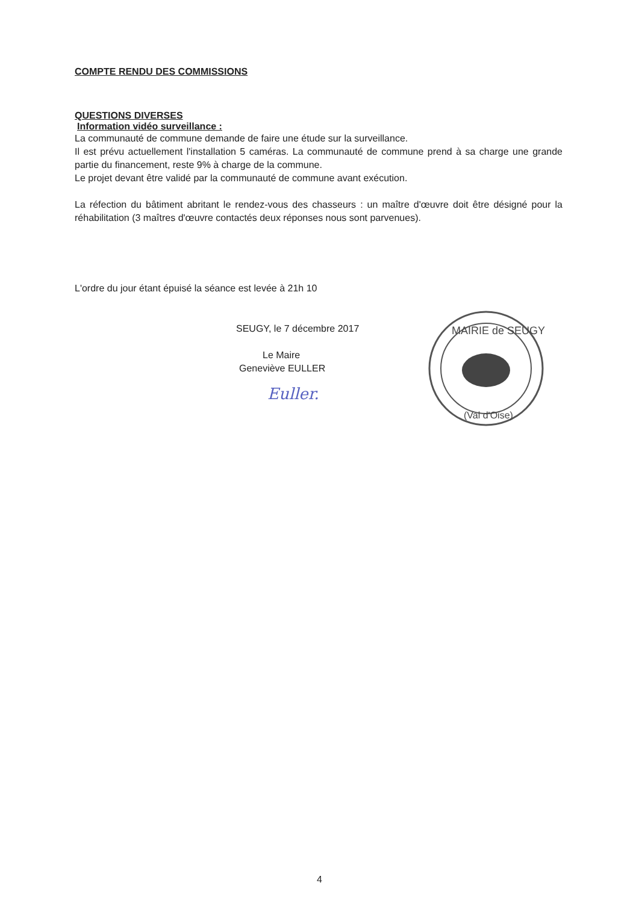COMPTE RENDU DES COMMISSIONS
QUESTIONS DIVERSES
Information vidéo surveillance :
La communauté de commune demande de faire une étude sur la surveillance.
Il est prévu actuellement l'installation 5 caméras. La communauté de commune prend à sa charge une grande partie du financement, reste 9% à charge de la commune.
Le projet devant être validé par la communauté de commune avant exécution.
La réfection du bâtiment abritant le rendez-vous des chasseurs : un maître d'œuvre doit être désigné pour la réhabilitation (3 maîtres d'œuvre contactés deux réponses nous sont parvenues).
L'ordre du jour étant épuisé la séance est levée à 21h 10
SEUGY, le 7 décembre 2017
Le Maire
Geneviève EULLER
Euller.
MAIRIE de SEUGY
(Val d'Oise)
4